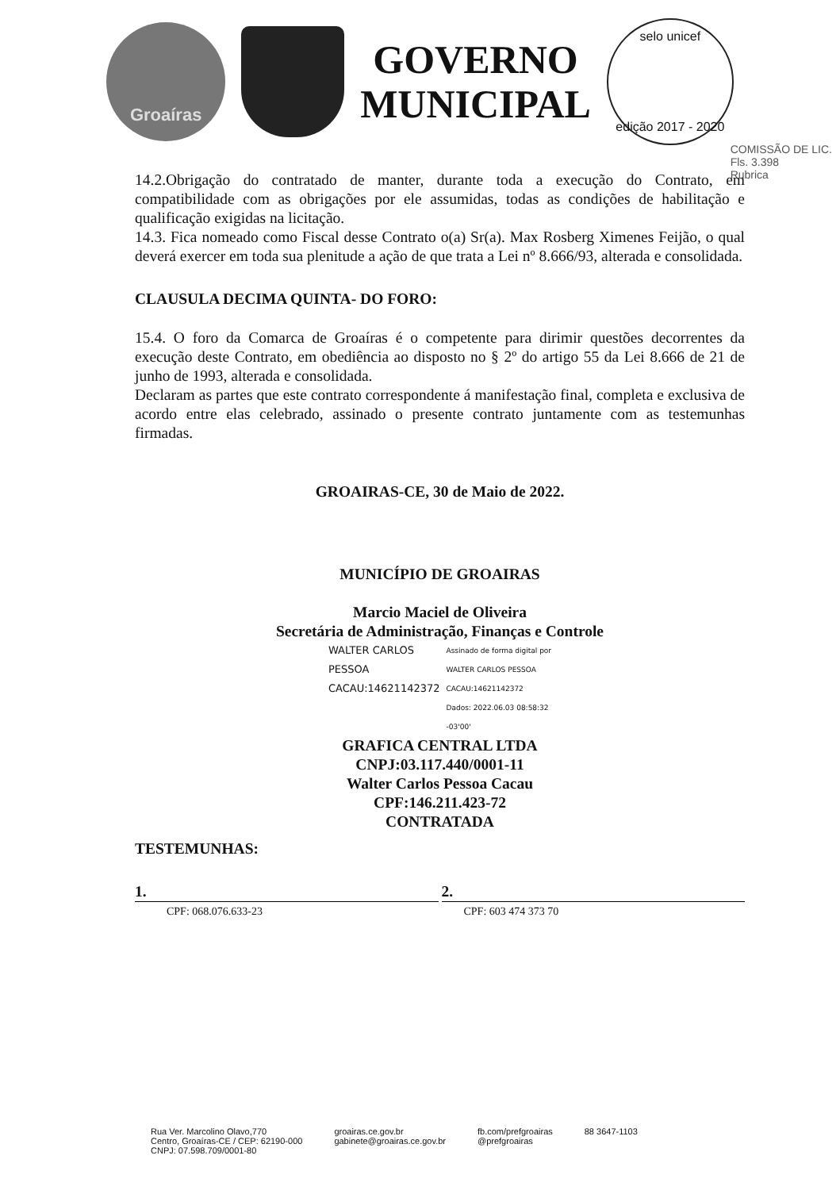Groaíras
GOVERNO
MUNICIPAL
selo unicef
edição 2017 - 2020
COMISSÃO DE LIC.
Fls. 3.398
Rubrica
14.2.Obrigação do contratado de manter, durante toda a execução do Contrato, em compatibilidade com as obrigações por ele assumidas, todas as condições de habilitação e qualificação exigidas na licitação.
14.3. Fica nomeado como Fiscal desse Contrato o(a) Sr(a). Max Rosberg Ximenes Feijão, o qual deverá exercer em toda sua plenitude a ação de que trata a Lei nº 8.666/93, alterada e consolidada.
CLAUSULA DECIMA QUINTA- DO FORO:
15.4. O foro da Comarca de Groaíras é o competente para dirimir questões decorrentes da execução deste Contrato, em obediência ao disposto no § 2º do artigo 55 da Lei 8.666 de 21 de junho de 1993, alterada e consolidada.
Declaram as partes que este contrato correspondente á manifestação final, completa e exclusiva de acordo entre elas celebrado, assinado o presente contrato juntamente com as testemunhas firmadas.
GROAIRAS-CE, 30 de Maio de 2022.
MUNICÍPIO DE GROAIRAS
Marcio Maciel de Oliveira
Secretária de Administração, Finanças e Controle
WALTER CARLOS
PESSOA
CACAU:14621142372
Assinado de forma digital por
WALTER CARLOS PESSOA
CACAU:14621142372
Dados: 2022.06.03 08:58:32
-03'00'
GRAFICA CENTRAL LTDA
CNPJ:03.117.440/0001-11
Walter Carlos Pessoa Cacau
CPF:146.211.423-72
CONTRATADA
TESTEMUNHAS:
1. 2.
CPF: 068.076.633-23 CPF: 603 474 373 70
Rua Ver. Marcolino Olavo,770
Centro, Groaíras-CE / CEP: 62190-000
CNPJ: 07.598.709/0001-80
groairas.ce.gov.br
gabinete@groairas.ce.gov.br
fb.com/prefgroairas
@prefgroairas
88 3647-1103